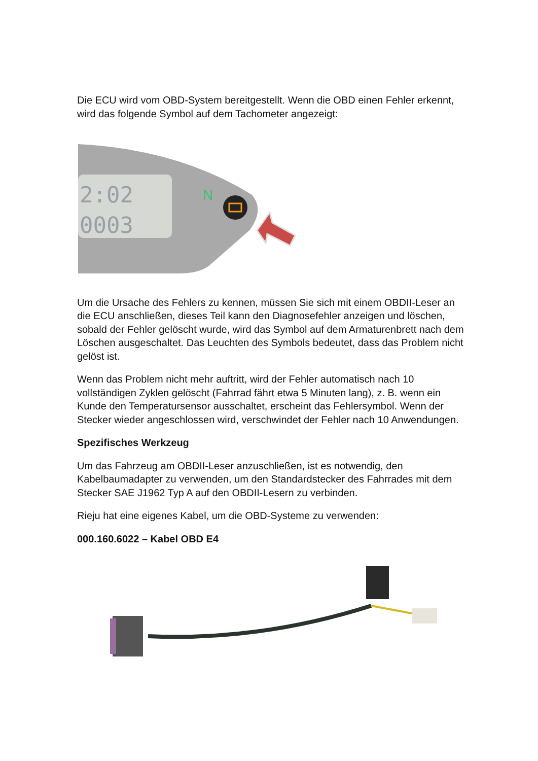Die ECU wird vom OBD-System bereitgestellt. Wenn die OBD einen Fehler erkennt, wird das folgende Symbol auf dem Tachometer angezeigt:
2:02
0003
N
Um die Ursache des Fehlers zu kennen, müssen Sie sich mit einem OBDII-Leser an die ECU anschließen, dieses Teil kann den Diagnosefehler anzeigen und löschen, sobald der Fehler gelöscht wurde, wird das Symbol auf dem Armaturenbrett nach dem Löschen ausgeschaltet. Das Leuchten des Symbols bedeutet, dass das Problem nicht gelöst ist.
Wenn das Problem nicht mehr auftritt, wird der Fehler automatisch nach 10 vollständigen Zyklen gelöscht (Fahrrad fährt etwa 5 Minuten lang), z. B. wenn ein Kunde den Temperatursensor ausschaltet, erscheint das Fehlersymbol. Wenn der Stecker wieder angeschlossen wird, verschwindet der Fehler nach 10 Anwendungen.
Spezifisches Werkzeug
Um das Fahrzeug am OBDII-Leser anzuschließen, ist es notwendig, den Kabelbaumadapter zu verwenden, um den Standardstecker des Fahrrades mit dem Stecker SAE J1962 Typ A auf den OBDII-Lesern zu verbinden.
Rieju hat eine eigenes Kabel, um die OBD-Systeme zu verwenden:
000.160.6022 – Kabel OBD E4